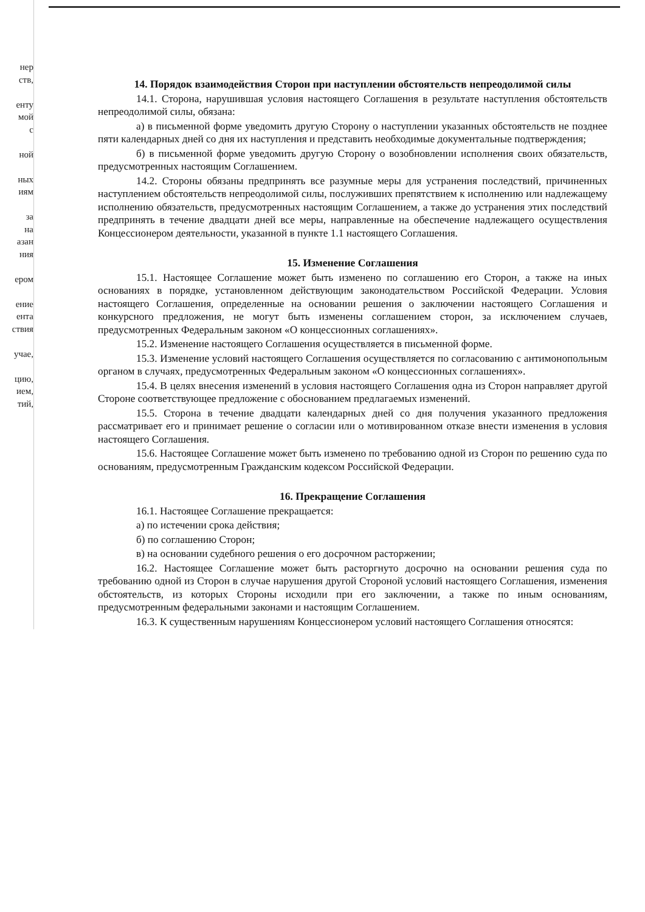нер
ств,
енту
мой
с
ной
ных
иям
за
на
азан
ния
ером
ение
ента
ствия
учае,
цию,
ием,
тий,
14. Порядок взаимодействия Сторон при наступлении обстоятельств непреодолимой силы
14.1. Сторона, нарушившая условия настоящего Соглашения в результате наступления обстоятельств непреодолимой силы, обязана:
а) в письменной форме уведомить другую Сторону о наступлении указанных обстоятельств не позднее пяти календарных дней со дня их наступления и представить необходимые документальные подтверждения;
б) в письменной форме уведомить другую Сторону о возобновлении исполнения своих обязательств, предусмотренных настоящим Соглашением.
14.2. Стороны обязаны предпринять все разумные меры для устранения последствий, причиненных наступлением обстоятельств непреодолимой силы, послуживших препятствием к исполнению или надлежащему исполнению обязательств, предусмотренных настоящим Соглашением, а также до устранения этих последствий предпринять в течение двадцати дней все меры, направленные на обеспечение надлежащего осуществления Концессионером деятельности, указанной в пункте 1.1 настоящего Соглашения.
15. Изменение Соглашения
15.1. Настоящее Соглашение может быть изменено по соглашению его Сторон, а также на иных основаниях в порядке, установленном действующим законодательством Российской Федерации. Условия настоящего Соглашения, определенные на основании решения о заключении настоящего Соглашения и конкурсного предложения, не могут быть изменены соглашением сторон, за исключением случаев, предусмотренных Федеральным законом «О концессионных соглашениях».
15.2. Изменение настоящего Соглашения осуществляется в письменной форме.
15.3. Изменение условий настоящего Соглашения осуществляется по согласованию с антимонопольным органом в случаях, предусмотренных Федеральным законом «О концессионных соглашениях».
15.4. В целях внесения изменений в условия настоящего Соглашения одна из Сторон направляет другой Стороне соответствующее предложение с обоснованием предлагаемых изменений.
15.5. Сторона в течение двадцати календарных дней со дня получения указанного предложения рассматривает его и принимает решение о согласии или о мотивированном отказе внести изменения в условия настоящего Соглашения.
15.6. Настоящее Соглашение может быть изменено по требованию одной из Сторон по решению суда по основаниям, предусмотренным Гражданским кодексом Российской Федерации.
16. Прекращение Соглашения
16.1. Настоящее Соглашение прекращается:
а) по истечении срока действия;
б) по соглашению Сторон;
в) на основании судебного решения о его досрочном расторжении;
16.2. Настоящее Соглашение может быть расторгнуто досрочно на основании решения суда по требованию одной из Сторон в случае нарушения другой Стороной условий настоящего Соглашения, изменения обстоятельств, из которых Стороны исходили при его заключении, а также по иным основаниям, предусмотренным федеральными законами и настоящим Соглашением.
16.3. К существенным нарушениям Концессионером условий настоящего Соглашения относятся: